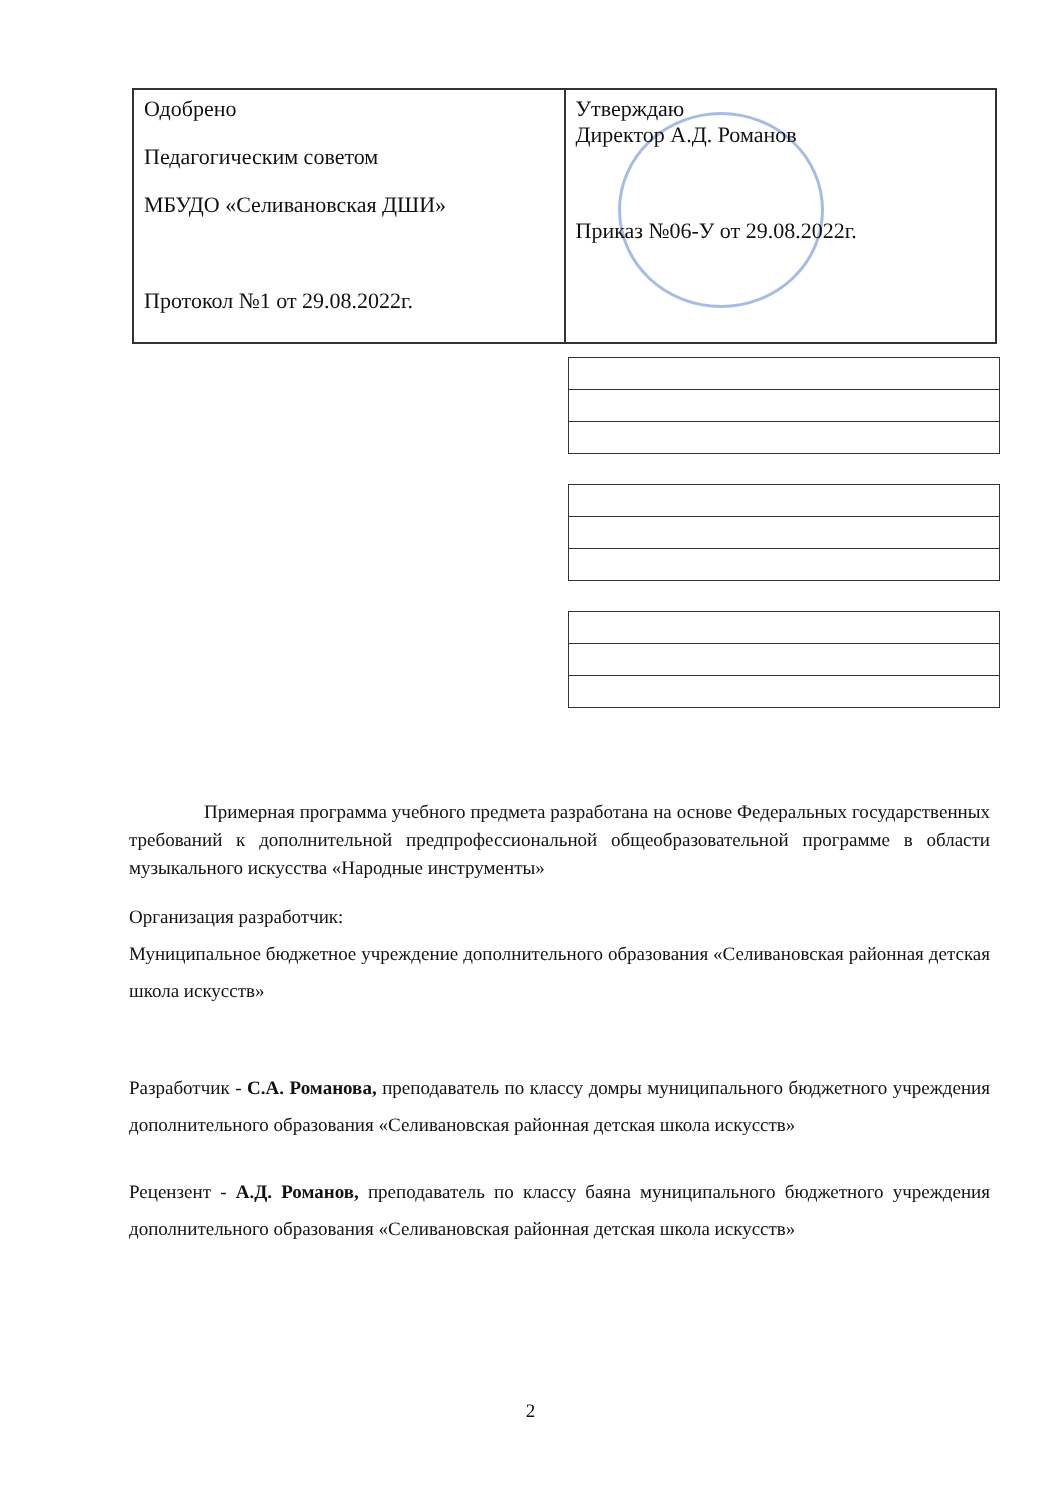| Одобрено Педагогическим советом МБУДО «Селивановская ДШИ» Протокол №1 от 29.08.2022г. | Утверждаю Директор А.Д. Романов Приказ №06-У от 29.08.2022г. |
Примерная программа учебного предмета разработана на основе Федеральных государственных требований к дополнительной предпрофессиональной общеобразовательной программе в области музыкального искусства «Народные инструменты»
Организация разработчик:
Муниципальное бюджетное учреждение дополнительного образования «Селивановская районная детская школа искусств»
Разработчик - С.А. Романова, преподаватель по классу домры муниципального бюджетного учреждения дополнительного образования «Селивановская районная детская школа искусств»
Рецензент - А.Д. Романов, преподаватель по классу баяна муниципального бюджетного учреждения дополнительного образования «Селивановская районная детская школа искусств»
2